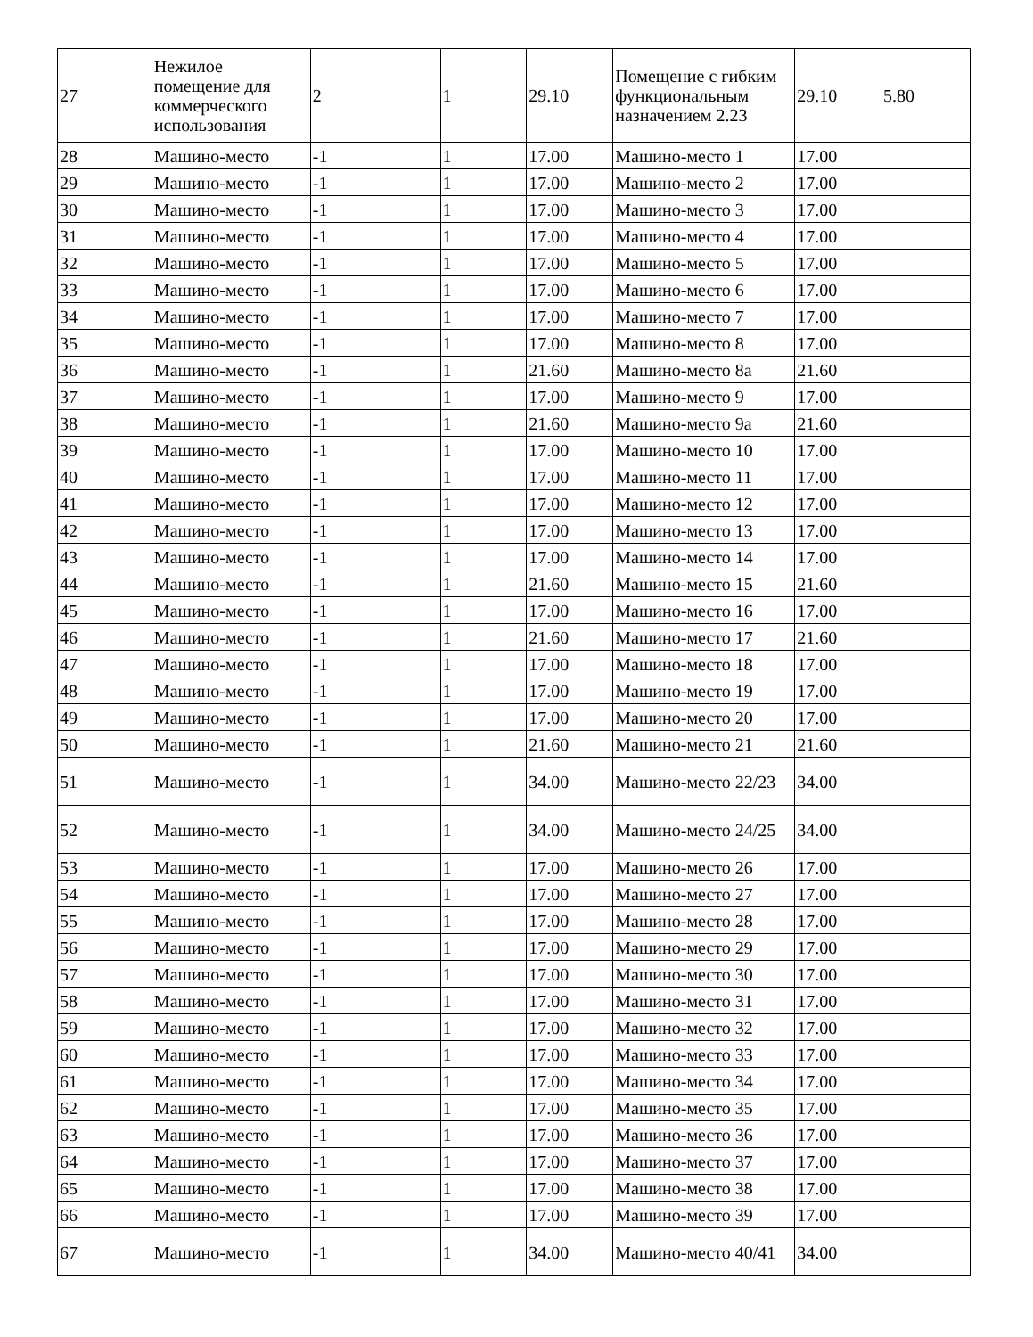| 27 | Нежилое помещение для коммерческого использования | 2 | 1 | 29.10 | Помещение с гибким функциональным назначением 2.23 | 29.10 | 5.80 |
| 28 | Машино-место | -1 | 1 | 17.00 | Машино-место 1 | 17.00 | |
| 29 | Машино-место | -1 | 1 | 17.00 | Машино-место 2 | 17.00 | |
| 30 | Машино-место | -1 | 1 | 17.00 | Машино-место 3 | 17.00 | |
| 31 | Машино-место | -1 | 1 | 17.00 | Машино-место 4 | 17.00 | |
| 32 | Машино-место | -1 | 1 | 17.00 | Машино-место 5 | 17.00 | |
| 33 | Машино-место | -1 | 1 | 17.00 | Машино-место 6 | 17.00 | |
| 34 | Машино-место | -1 | 1 | 17.00 | Машино-место 7 | 17.00 | |
| 35 | Машино-место | -1 | 1 | 17.00 | Машино-место 8 | 17.00 | |
| 36 | Машино-место | -1 | 1 | 21.60 | Машино-место 8а | 21.60 | |
| 37 | Машино-место | -1 | 1 | 17.00 | Машино-место 9 | 17.00 | |
| 38 | Машино-место | -1 | 1 | 21.60 | Машино-место 9а | 21.60 | |
| 39 | Машино-место | -1 | 1 | 17.00 | Машино-место 10 | 17.00 | |
| 40 | Машино-место | -1 | 1 | 17.00 | Машино-место 11 | 17.00 | |
| 41 | Машино-место | -1 | 1 | 17.00 | Машино-место 12 | 17.00 | |
| 42 | Машино-место | -1 | 1 | 17.00 | Машино-место 13 | 17.00 | |
| 43 | Машино-место | -1 | 1 | 17.00 | Машино-место 14 | 17.00 | |
| 44 | Машино-место | -1 | 1 | 21.60 | Машино-место 15 | 21.60 | |
| 45 | Машино-место | -1 | 1 | 17.00 | Машино-место 16 | 17.00 | |
| 46 | Машино-место | -1 | 1 | 21.60 | Машино-место 17 | 21.60 | |
| 47 | Машино-место | -1 | 1 | 17.00 | Машино-место 18 | 17.00 | |
| 48 | Машино-место | -1 | 1 | 17.00 | Машино-место 19 | 17.00 | |
| 49 | Машино-место | -1 | 1 | 17.00 | Машино-место 20 | 17.00 | |
| 50 | Машино-место | -1 | 1 | 21.60 | Машино-место 21 | 21.60 | |
| 51 | Машино-место | -1 | 1 | 34.00 | Машино-место 22/23 | 34.00 | |
| 52 | Машино-место | -1 | 1 | 34.00 | Машино-место 24/25 | 34.00 | |
| 53 | Машино-место | -1 | 1 | 17.00 | Машино-место 26 | 17.00 | |
| 54 | Машино-место | -1 | 1 | 17.00 | Машино-место 27 | 17.00 | |
| 55 | Машино-место | -1 | 1 | 17.00 | Машино-место 28 | 17.00 | |
| 56 | Машино-место | -1 | 1 | 17.00 | Машино-место 29 | 17.00 | |
| 57 | Машино-место | -1 | 1 | 17.00 | Машино-место 30 | 17.00 | |
| 58 | Машино-место | -1 | 1 | 17.00 | Машино-место 31 | 17.00 | |
| 59 | Машино-место | -1 | 1 | 17.00 | Машино-место 32 | 17.00 | |
| 60 | Машино-место | -1 | 1 | 17.00 | Машино-место 33 | 17.00 | |
| 61 | Машино-место | -1 | 1 | 17.00 | Машино-место 34 | 17.00 | |
| 62 | Машино-место | -1 | 1 | 17.00 | Машино-место 35 | 17.00 | |
| 63 | Машино-место | -1 | 1 | 17.00 | Машино-место 36 | 17.00 | |
| 64 | Машино-место | -1 | 1 | 17.00 | Машино-место 37 | 17.00 | |
| 65 | Машино-место | -1 | 1 | 17.00 | Машино-место 38 | 17.00 | |
| 66 | Машино-место | -1 | 1 | 17.00 | Машино-место 39 | 17.00 | |
| 67 | Машино-место | -1 | 1 | 34.00 | Машино-место 40/41 | 34.00 | |